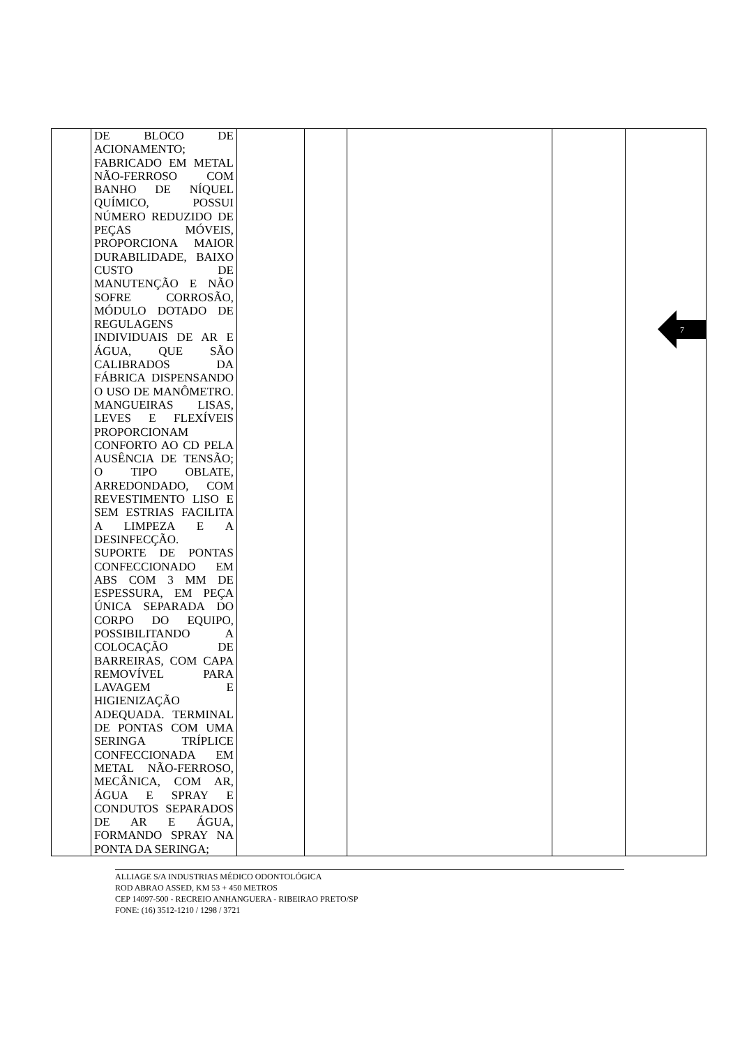| | DE BLOCO DE ACIONAMENTO; FABRICADO EM METAL NÃO-FERROSO COM BANHO DE NÍQUEL QUÍMICO, POSSUI NÚMERO REDUZIDO DE PEÇAS MÓVEIS, PROPORCIONA MAIOR DURABILIDADE, BAIXO CUSTO DE MANUTENÇÃO E NÃO SOFRE CORROSÃO, MÓDULO DOTADO DE REGULAGENS INDIVIDUAIS DE AR E ÁGUA, QUE SÃO CALIBRADOS DA FÁBRICA DISPENSANDO O USO DE MANÔMETRO. MANGUEIRAS LISAS, LEVES E FLEXÍVEIS PROPORCIONAM CONFORTO AO CD PELA AUSÊNCIA DE TENSÃO; O TIPO OBLATE, ARREDONDADO, COM REVESTIMENTO LISO E SEM ESTRIAS FACILITA A LIMPEZA E A DESINFECÇÃO. SUPORTE DE PONTAS CONFECCIONADO EM ABS COM 3 MM DE ESPESSURA, EM PEÇA ÚNICA SEPARADA DO CORPO DO EQUIPO, POSSIBILITANDO A COLOCAÇÃO DE BARREIRAS, COM CAPA REMOVÍVEL PARA LAVAGEM E HIGIENIZAÇÃO ADEQUADA. TERMINAL DE PONTAS COM UMA SERINGA TRÍPLICE CONFECCIONADA EM METAL NÃO-FERROSO, MECÂNICA, COM AR, ÁGUA E SPRAY E CONDUTOS SEPARADOS DE AR E ÁGUA, FORMANDO SPRAY NA PONTA DA SERINGA; | | | | | |
7
ALLIAGE S/A INDUSTRIAS MÉDICO ODONTOLÓGICA
ROD ABRAO ASSED, KM 53 + 450 METROS
CEP 14097-500 - RECREIO ANHANGUERA - RIBEIRAO PRETO/SP
FONE: (16) 3512-1210 / 1298 / 3721